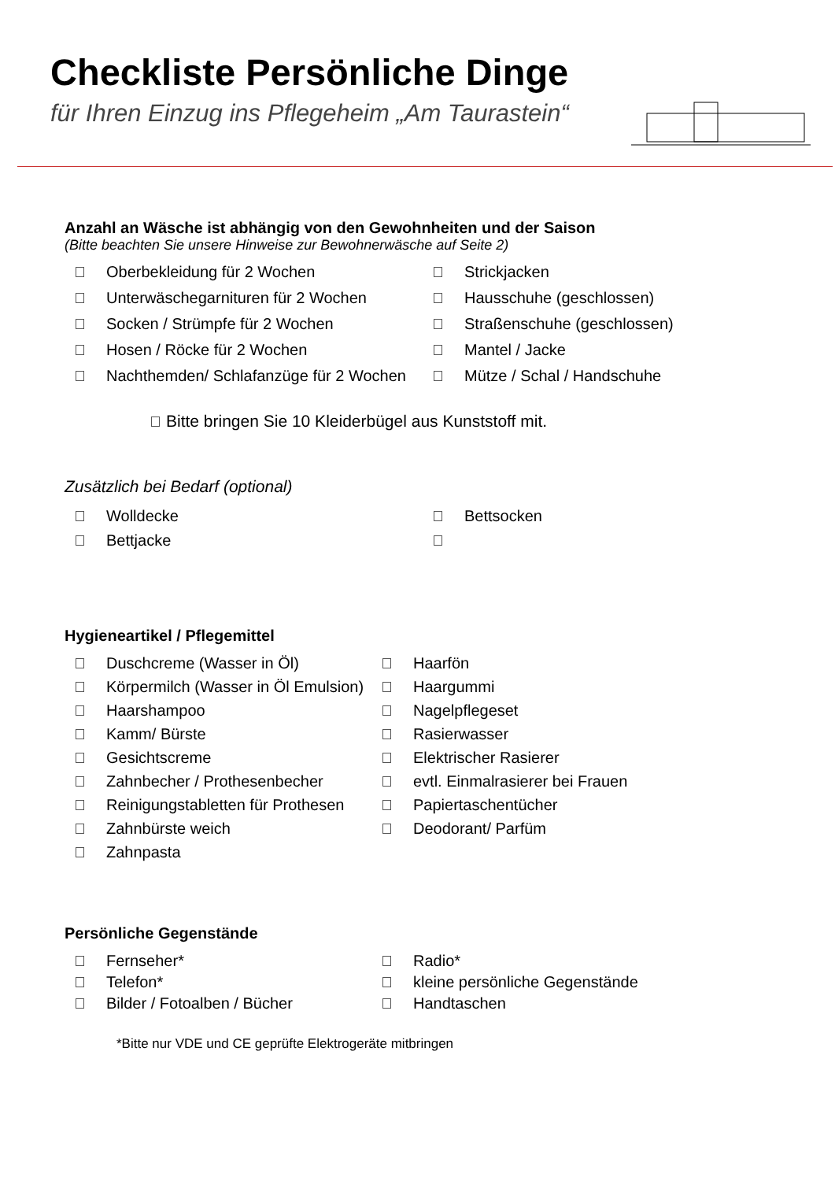Checkliste Persönliche Dinge
für Ihren Einzug ins Pflegeheim „Am Taurastein“
Anzahl an Wäsche ist abhängig von den Gewohnheiten und der Saison
(Bitte beachten Sie unsere Hinweise zur Bewohnerwäsche auf Seite 2)
Oberbekleidung für 2 Wochen
Strickjacken
Unterwäschegarnituren für 2 Wochen
Hausschuhe (geschlossen)
Socken / Strümpfe für 2 Wochen
Straßenschuhe (geschlossen)
Hosen / Röcke für 2 Wochen
Mantel / Jacke
Nachthemden/ Schlafanzüge für 2 Wochen
Mütze / Schal / Handschuhe
Bitte bringen Sie 10 Kleiderbügel aus Kunststoff mit.
Zusätzlich bei Bedarf (optional)
Wolldecke
Bettsocken
Bettjacke
Hygieneartikel / Pflegemittel
Duschcreme (Wasser in Öl)
Haarfön
Körpermilch (Wasser in Öl Emulsion)
Haargummi
Haarshampoo
Nagelpflegeset
Kamm/ Bürste
Rasierwasser
Gesichtscreme
Elektrischer Rasierer
Zahnbecher / Prothesenbecher
evtl. Einmalrasierer bei Frauen
Reinigungstabletten für Prothesen
Papiertaschentücher
Zahnbürste weich
Deodorant/ Parfüm
Zahnpasta
Persönliche Gegenstände
Fernseher*
Radio*
Telefon*
kleine persönliche Gegenstände
Bilder / Fotoalben / Bücher
Handtaschen
*Bitte nur VDE und CE geprüfte Elektrogeräte mitbringen